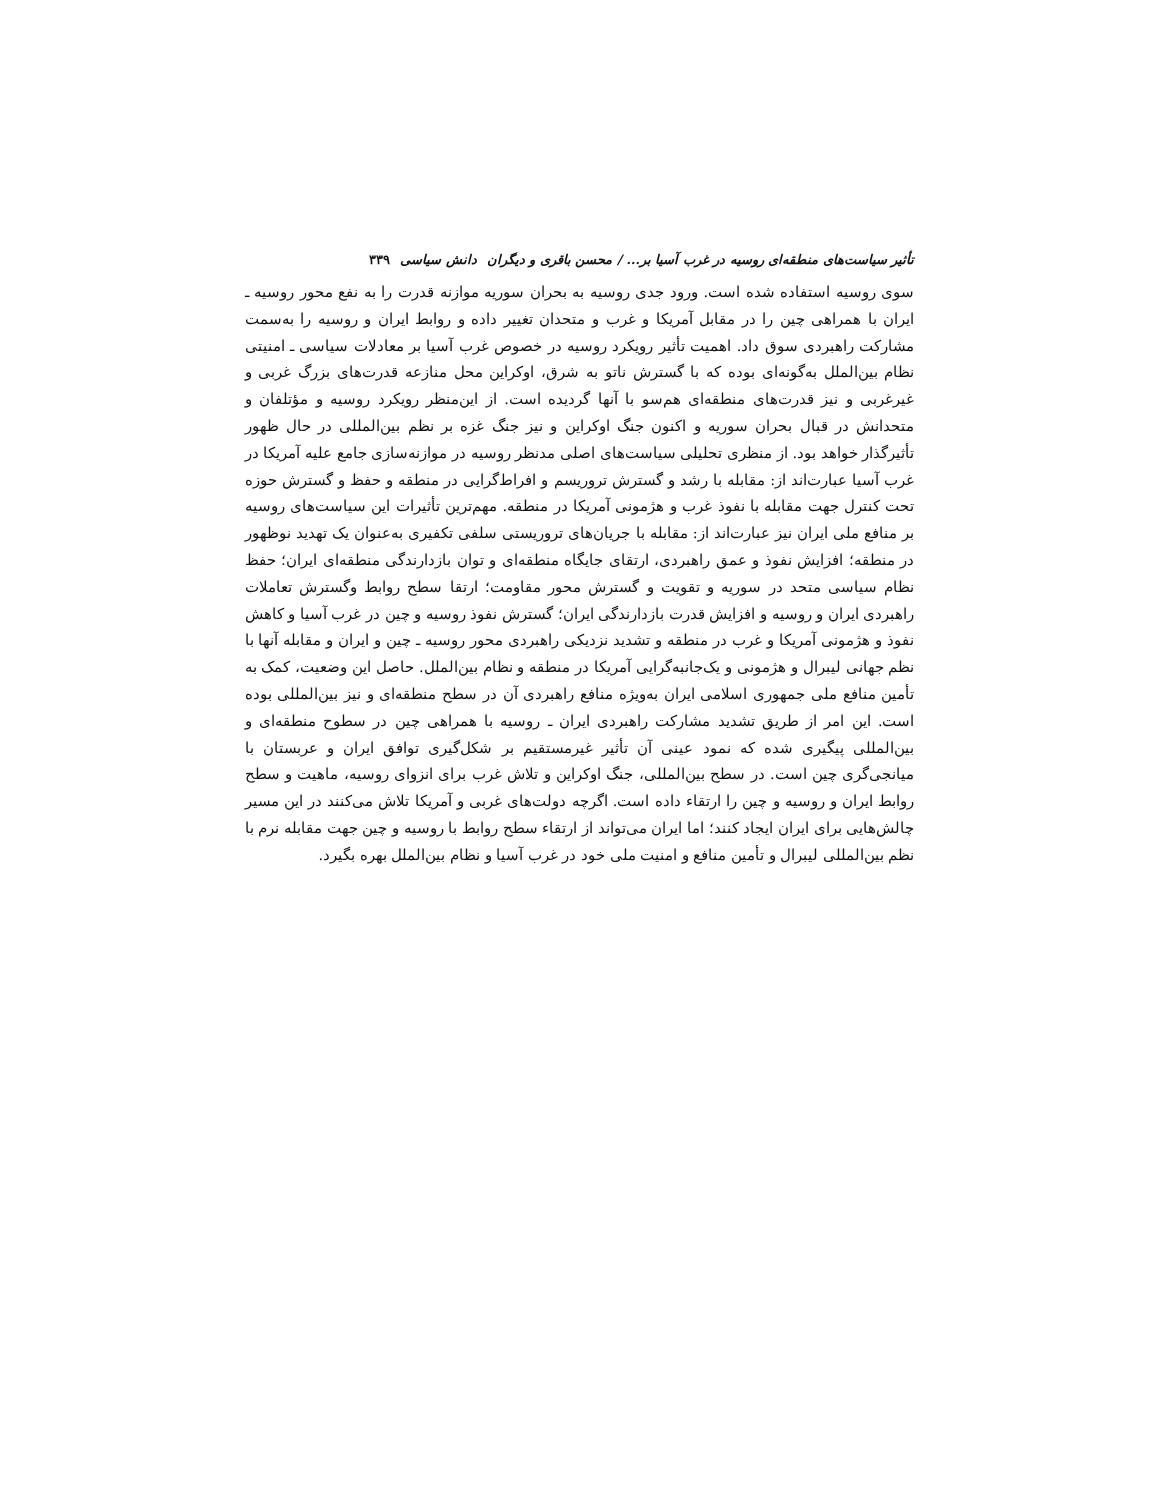تأثیر سیاست‌های منطقه‌ای روسیه در غرب آسیا بر... / محسن باقری و دیگران دانش سیاسی ۳۳۹
سوی روسیه استفاده شده است. ورود جدی روسیه به بحران سوریه موازنه قدرت را به نفع محور روسیه ـ ایران با همراهی چین را در مقابل آمریکا و غرب و متحدان تغییر داده و روابط ایران و روسیه را به‌سمت مشارکت راهبردی سوق داد. اهمیت تأثیر رویکرد روسیه در خصوص غرب آسیا بر معادلات سیاسی ـ امنیتی نظام بین‌الملل به‌گونه‌ای بوده که با گسترش ناتو به شرق، اوکراین محل منازعه قدرت‌های بزرگ غربی و غیرغربی و نیز قدرت‌های منطقه‌ای هم‌سو با آنها گردیده است. از این‌منظر رویکرد روسیه و مؤتلفان و متحدانش در قبال بحران سوریه و اکنون جنگ اوکراین و نیز جنگ غزه بر نظم بین‌المللی در حال ظهور تأثیرگذار خواهد بود. از منظری تحلیلی سیاست‌های اصلی مدنظر روسیه در موازنه‌سازی جامع علیه آمریکا در غرب آسیا عبارت‌اند از: مقابله با رشد و گسترش تروریسم و افراط‌گرایی در منطقه و حفظ و گسترش حوزه تحت کنترل جهت مقابله با نفوذ غرب و هژمونی آمریکا در منطقه. مهم‌ترین تأثیرات این سیاست‌های روسیه بر منافع ملی ایران نیز عبارت‌اند از: مقابله با جریان‌های تروریستی سلفی تکفیری به‌عنوان یک تهدید نوظهور در منطقه؛ افزایش نفوذ و عمق راهبردی، ارتقای جایگاه منطقه‌ای و توان بازدارندگی منطقه‌ای ایران؛ حفظ نظام سیاسی متحد در سوریه و تقویت و گسترش محور مقاومت؛ ارتقا سطح روابط وگسترش تعاملات راهبردی ایران و روسیه و افزایش قدرت بازدارندگی ایران؛ گسترش نفوذ روسیه و چین در غرب آسیا و کاهش نفوذ و هژمونی آمریکا و غرب در منطقه و تشدید نزدیکی راهبردی محور روسیه ـ چین و ایران و مقابله آنها با نظم جهانی لیبرال و هژمونی و یک‌جانبه‌گرایی آمریکا در منطقه و نظام بین‌الملل. حاصل این وضعیت، کمک به تأمین منافع ملی جمهوری اسلامی ایران به‌ویژه منافع راهبردی آن در سطح منطقه‌ای و نیز بین‌المللی بوده است. این امر از طریق تشدید مشارکت راهبردی ایران ـ روسیه با همراهی چین در سطوح منطقه‌ای و بین‌المللی پیگیری شده که نمود عینی آن تأثیر غیرمستقیم بر شکل‌گیری توافق ایران و عربستان با میانجی‌گری چین است. در سطح بین‌المللی، جنگ اوکراین و تلاش غرب برای انزوای روسیه، ماهیت و سطح روابط ایران و روسیه و چین را ارتقاء داده است. اگرچه دولت‌های غربی و آمریکا تلاش می‌کنند در این مسیر چالش‌هایی برای ایران ایجاد کنند؛ اما ایران می‌تواند از ارتقاء سطح روابط با روسیه و چین جهت مقابله نرم با نظم بین‌المللی لیبرال و تأمین منافع و امنیت ملی خود در غرب آسیا و نظام بین‌الملل بهره بگیرد.